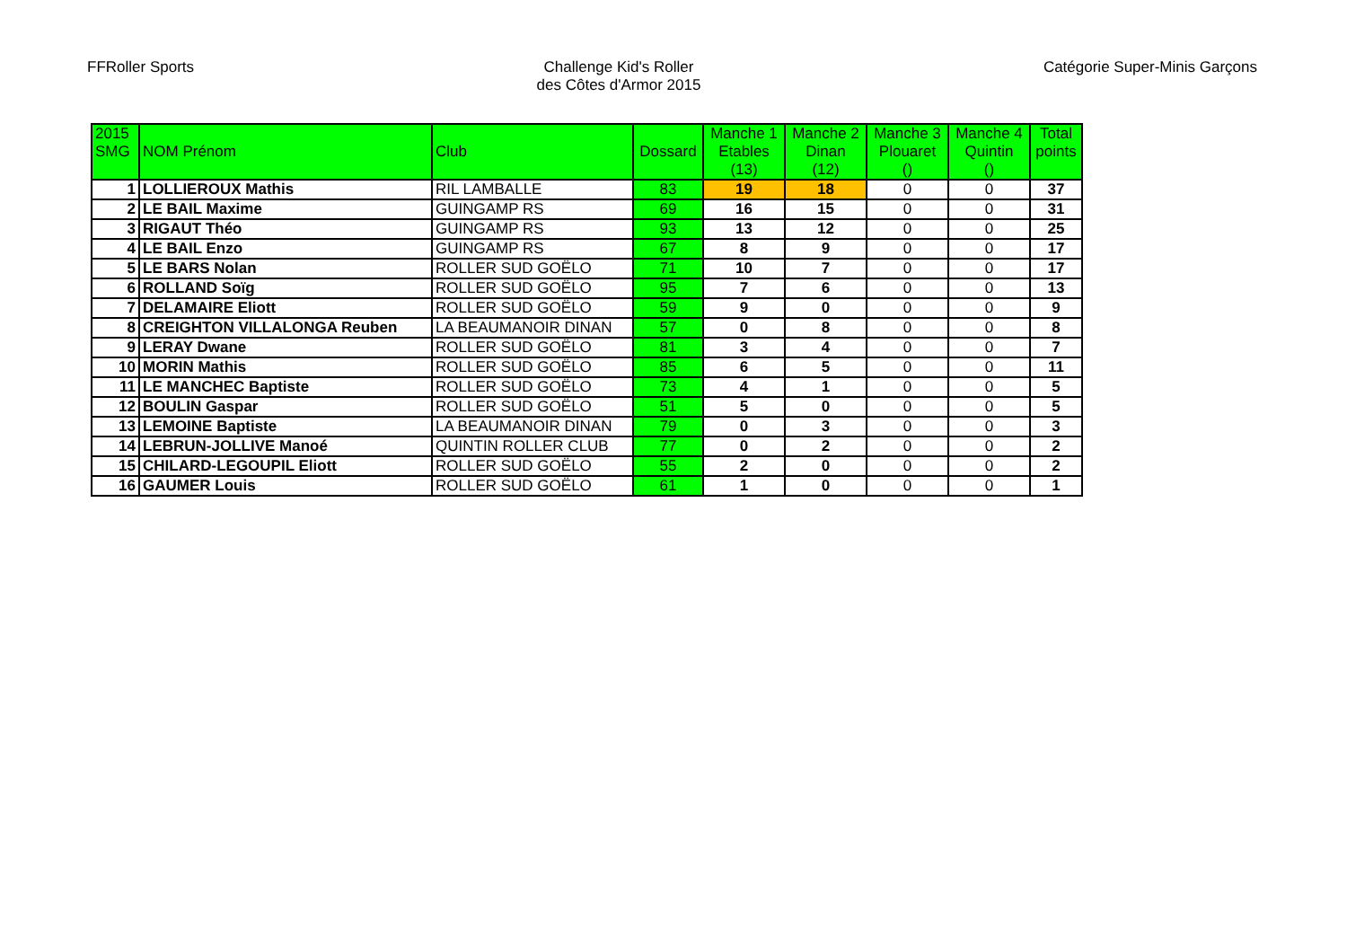FFRoller Sports Challenge Kid's Roller
des Côtes d'Armor 2015
Catégorie Super-Minis Garçons
| 2015 SMG | NOM Prénom | Club | Dossard | Manche 1 Etables (13) | Manche 2 Dinan (12) | Manche 3 Plouaret () | Manche 4 Quintin () | Total points |
| --- | --- | --- | --- | --- | --- | --- | --- | --- |
| 1 | LOLLIEROUX Mathis | RIL LAMBALLE | 83 | 19 | 18 | 0 | 0 | 37 |
| 2 | LE BAIL Maxime | GUINGAMP RS | 69 | 16 | 15 | 0 | 0 | 31 |
| 3 | RIGAUT Théo | GUINGAMP RS | 93 | 13 | 12 | 0 | 0 | 25 |
| 4 | LE BAIL Enzo | GUINGAMP RS | 67 | 8 | 9 | 0 | 0 | 17 |
| 5 | LE BARS Nolan | ROLLER SUD GOËLO | 71 | 10 | 7 | 0 | 0 | 17 |
| 6 | ROLLAND Soïg | ROLLER SUD GOËLO | 95 | 7 | 6 | 0 | 0 | 13 |
| 7 | DELAMAIRE Eliott | ROLLER SUD GOËLO | 59 | 9 | 0 | 0 | 0 | 9 |
| 8 | CREIGHTON VILLALONGA Reuben | LA BEAUMANOIR DINAN | 57 | 0 | 8 | 0 | 0 | 8 |
| 9 | LERAY Dwane | ROLLER SUD GOËLO | 81 | 3 | 4 | 0 | 0 | 7 |
| 10 | MORIN Mathis | ROLLER SUD GOËLO | 85 | 6 | 5 | 0 | 0 | 11 |
| 11 | LE MANCHEC Baptiste | ROLLER SUD GOËLO | 73 | 4 | 1 | 0 | 0 | 5 |
| 12 | BOULIN Gaspar | ROLLER SUD GOËLO | 51 | 5 | 0 | 0 | 0 | 5 |
| 13 | LEMOINE Baptiste | LA BEAUMANOIR DINAN | 79 | 0 | 3 | 0 | 0 | 3 |
| 14 | LEBRUN-JOLLIVE Manoé | QUINTIN ROLLER CLUB | 77 | 0 | 2 | 0 | 0 | 2 |
| 15 | CHILARD-LEGOUPIL Eliott | ROLLER SUD GOËLO | 55 | 2 | 0 | 0 | 0 | 2 |
| 16 | GAUMER Louis | ROLLER SUD GOËLO | 61 | 1 | 0 | 0 | 0 | 1 |